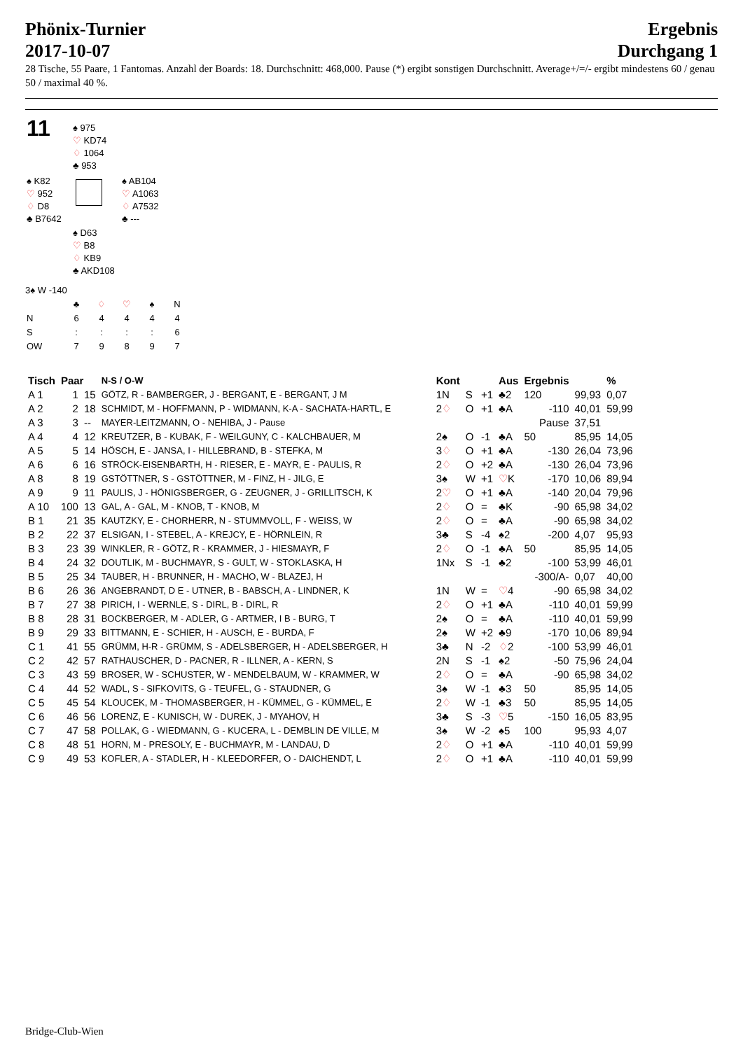Phönix-Turnier
2017-10-07
Ergebnis
Durchgang 1
28 Tische, 55 Paare, 1 Fantomas. Anzahl der Boards: 18. Durchschnitt: 468,000. Pause (*) ergibt sonstigen Durchschnitt. Average+/=/- ergibt mindestens 60 / genau 50 / maximal 40 %.
| 11 | ♠ 975 ♡ KD74 ♢ 1064 ♣ 953 | |
| ♠ K82 ♡ 952 ♢ D8 ♣ B7642 | | ♠ AB104 ♡ A1063 ♢ A7532 ♣ --- |
| | ♠ D63 ♡ B8 ♢ KB9 ♣ AKD108 | |
3♠ W -140
| | ♣ | ♢ | ♡ | ♠ | N |
| N | 6 | 4 | 4 | 4 | 4 |
| S | : | : | : | : | 6 |
| OW | 7 | 9 | 8 | 9 | 7 |
| Tisch | Paar | | N-S / O-W | Kont | | | Aus | Ergebnis | | % |
| --- | --- | --- | --- | --- | --- | --- | --- | --- | --- | --- |
| A 1 | 1 | 15 | GÖTZ, R - BAMBERGER, J - BERGANT, E - BERGANT, J M | 1N | S | +1 | ♣2 | 120 | 99,93 | 0,07 |
| A 2 | 2 | 18 | SCHMIDT, M - HOFFMANN, P - WIDMANN, K-A - SACHATA-HARTL, E | 2 ♢ | O | +1 | ♣A | -110 | 40,01 | 59,99 |
| A 3 | 3 | -- | MAYER-LEITZMANN, O - NEHIBA, J - Pause | | | | | Pause | 37,51 | |
| A 4 | 4 | 12 | KREUTZER, B - KUBAK, F - WEILGUNY, C - KALCHBAUER, M | 2♠ | O | -1 | ♣A | 50 | 85,95 | 14,05 |
| A 5 | 5 | 14 | HÖSCH, E - JANSA, I - HILLEBRAND, B - STEFKA, M | 3 ♢ | O | +1 | ♣A | -130 | 26,04 | 73,96 |
| A 6 | 6 | 16 | STRÖCK-EISENBARTH, H - RIESER, E - MAYR, E - PAULIS, R | 2 ♢ | O | +2 | ♣A | -130 | 26,04 | 73,96 |
| A 8 | 8 | 19 | GSTÖTTNER, S - GSTÖTTNER, M - FINZ, H - JILG, E | 3♠ | W | +1 | ♡ K | -170 | 10,06 | 89,94 |
| A 9 | 9 | 11 | PAULIS, J - HÖNIGSBERGER, G - ZEUGNER, J - GRILLITSCH, K | 2 ♡ | O | +1 | ♣A | -140 | 20,04 | 79,96 |
| A 10 | 100 | 13 | GAL, A - GAL, M - KNOB, T - KNOB, M | 2 ♢ | O | = | ♣K | -90 | 65,98 | 34,02 |
| B 1 | 21 | 35 | KAUTZKY, E - CHORHERR, N - STUMMVOLL, F - WEISS, W | 2 ♢ | O | = | ♣A | -90 | 65,98 | 34,02 |
| B 2 | 22 | 37 | ELSIGAN, I - STEBEL, A - KREJCY, E - HÖRNLEIN, R | 3♣ | S | -4 | ♠2 | -200 | 4,07 | 95,93 |
| B 3 | 23 | 39 | WINKLER, R - GÖTZ, R - KRAMMER, J - HIESMAYR, F | 2 ♢ | O | -1 | ♣A | 50 | 85,95 | 14,05 |
| B 4 | 24 | 32 | DOUTLIK, M - BUCHMAYR, S - GULT, W - STOKLASKA, H | 1Nx | S | -1 | ♣2 | -100 | 53,99 | 46,01 |
| B 5 | 25 | 34 | TAUBER, H - BRUNNER, H - MACHO, W - BLAZEJ, H | | | | | -300/A- | 0,07 | 40,00 |
| B 6 | 26 | 36 | ANGEBRANDT, D E - UTNER, B - BABSCH, A - LINDNER, K | 1N | W | = | ♡ 4 | -90 | 65,98 | 34,02 |
| B 7 | 27 | 38 | PIRICH, I - WERNLE, S - DIRL, B - DIRL, R | 2 ♢ | O | +1 | ♣A | -110 | 40,01 | 59,99 |
| B 8 | 28 | 31 | BOCKBERGER, M - ADLER, G - ARTMER, I B - BURG, T | 2♠ | O | = | ♣A | -110 | 40,01 | 59,99 |
| B 9 | 29 | 33 | BITTMANN, E - SCHIER, H - AUSCH, E - BURDA, F | 2♠ | W | +2 | ♣9 | -170 | 10,06 | 89,94 |
| C 1 | 41 | 55 | GRÜMM, H-R - GRÜMM, S - ADELSBERGER, H - ADELSBERGER, H | 3♣ | N | -2 | ♢ 2 | -100 | 53,99 | 46,01 |
| C 2 | 42 | 57 | RATHAUSCHER, D - PACNER, R - ILLNER, A - KERN, S | 2N | S | -1 | ♠2 | -50 | 75,96 | 24,04 |
| C 3 | 43 | 59 | BROSER, W - SCHUSTER, W - MENDELBAUM, W - KRAMMER, W | 2 ♢ | O | = | ♣A | -90 | 65,98 | 34,02 |
| C 4 | 44 | 52 | WADL, S - SIFKOVITS, G - TEUFEL, G - STAUDNER, G | 3♠ | W | -1 | ♣3 | 50 | 85,95 | 14,05 |
| C 5 | 45 | 54 | KLOUCEK, M - THOMASBERGER, H - KÜMMEL, G - KÜMMEL, E | 2 ♢ | W | -1 | ♣3 | 50 | 85,95 | 14,05 |
| C 6 | 46 | 56 | LORENZ, E - KUNISCH, W - DUREK, J - MYAHOV, H | 3♣ | S | -3 | ♡ 5 | -150 | 16,05 | 83,95 |
| C 7 | 47 | 58 | POLLAK, G - WIEDMANN, G - KUCERA, L - DEMBLIN DE VILLE, M | 3♠ | W | -2 | ♠5 | 100 | 95,93 | 4,07 |
| C 8 | 48 | 51 | HORN, M - PRESOLY, E - BUCHMAYR, M - LANDAU, D | 2 ♢ | O | +1 | ♣A | -110 | 40,01 | 59,99 |
| C 9 | 49 | 53 | KOFLER, A - STADLER, H - KLEEDORFER, O - DAICHENDT, L | 2 ♢ | O | +1 | ♣A | -110 | 40,01 | 59,99 |
Bridge-Club-Wien